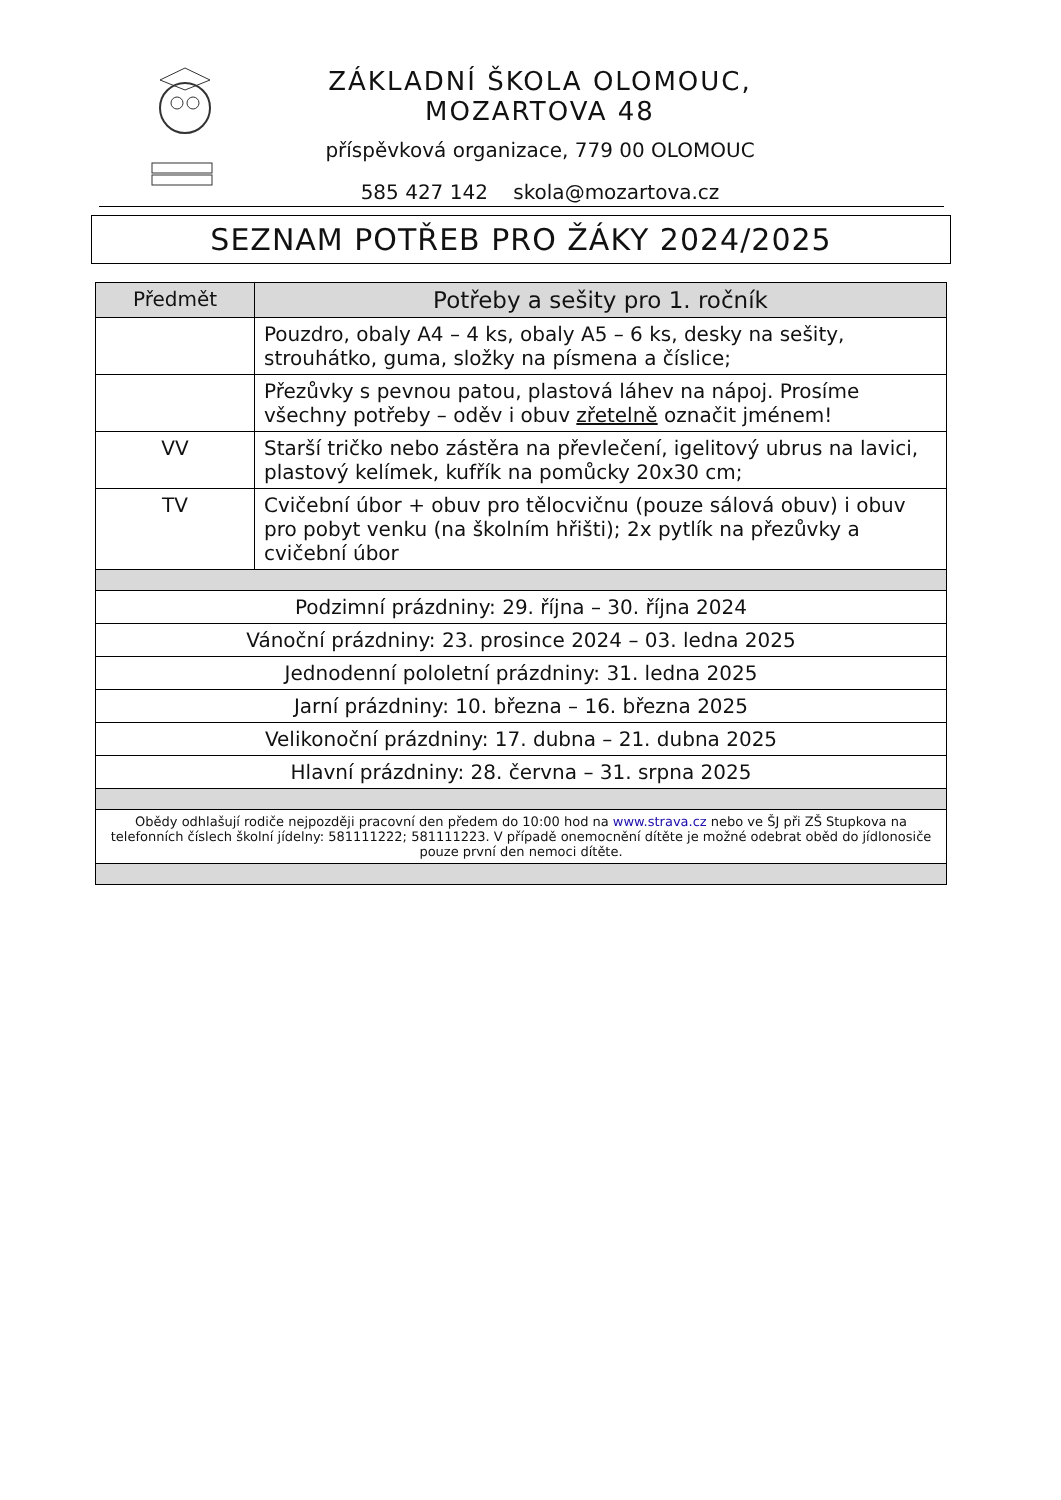ZÁKLADNÍ ŠKOLA OLOMOUC, MOZARTOVA 48
příspěvková organizace, 779 00 OLOMOUC
585 427 142 skola@mozartova.cz
SEZNAM POTŘEB PRO ŽÁKY 2024/2025
| Předmět | Potřeby a sešity pro 1. ročník |
| --- | --- |
| | Pouzdro, obaly A4 – 4 ks, obaly A5 – 6 ks, desky na sešity, strouhátko, guma, složky na písmena a číslice; |
| | Přezůvky s pevnou patou, plastová láhev na nápoj. Prosíme všechny potřeby – oděv i obuv zřetelně označit jménem! |
| VV | Starší tričko nebo zástěra na převlečení, igelitový ubrus na lavici, plastový kelímek, kufřík na pomůcky 20x30 cm; |
| TV | Cvičební úbor + obuv pro tělocvičnu (pouze sálová obuv) i obuv pro pobyt venku (na školním hřišti); 2x pytlík na přezůvky a cvičební úbor |
| Podzimní prázdniny: 29. října – 30. října 2024 | |
| Vánoční prázdniny: 23. prosince 2024 – 03. ledna 2025 | |
| Jednodenní pololetní prázdniny: 31. ledna 2025 | |
| Jarní prázdniny: 10. března – 16. března 2025 | |
| Velikonoční prázdniny: 17. dubna – 21. dubna 2025 | |
| Hlavní prázdniny: 28. června – 31. srpna 2025 | |
| Obědy odhlašují rodiče nejpozději pracovní den předem do 10:00 hod na www.strava.cz nebo ve ŠJ při ZŠ Stupkova na telefonních číslech školní jídelny: 581111222; 581111223. V případě onemocnění dítěte je možné odebrat oběd do jídlonosiče pouze první den nemoci dítěte. | |